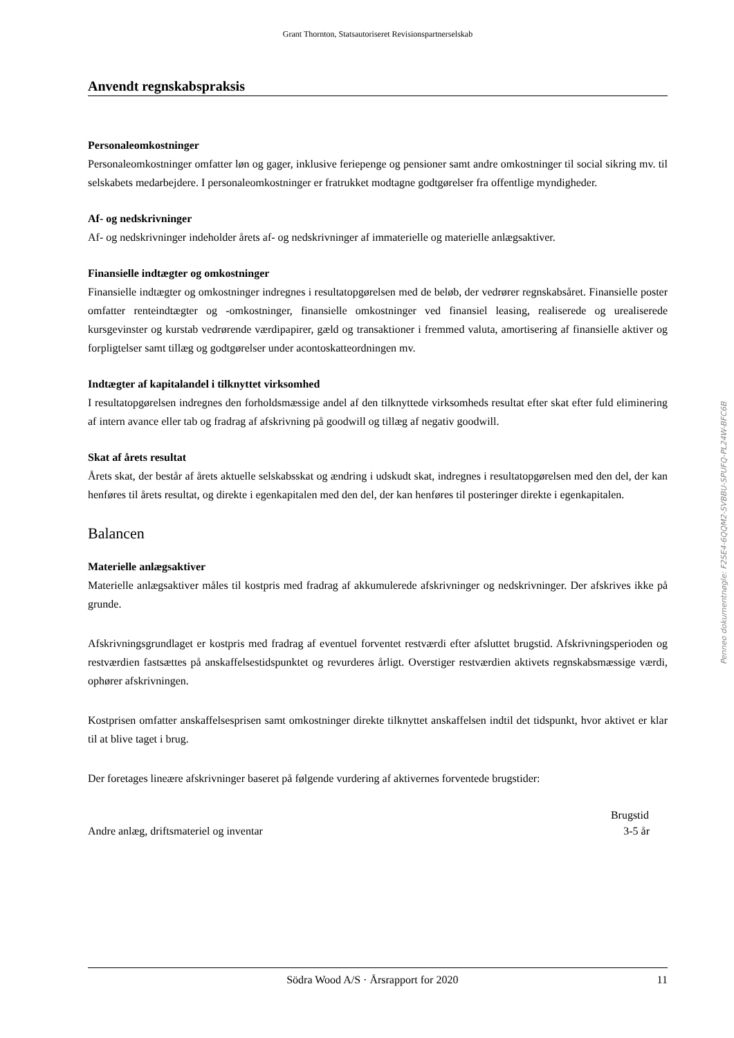Grant Thornton, Statsautoriseret Revisionspartnerselskab
Anvendt regnskabspraksis
Personaleomkostninger
Personaleomkostninger omfatter løn og gager, inklusive feriepenge og pensioner samt andre omkostninger til social sikring mv. til selskabets medarbejdere. I personaleomkostninger er fratrukket modtagne godtgørelser fra offentlige myndigheder.
Af- og nedskrivninger
Af- og nedskrivninger indeholder årets af- og nedskrivninger af immaterielle og materielle anlægsaktiver.
Finansielle indtægter og omkostninger
Finansielle indtægter og omkostninger indregnes i resultatopgørelsen med de beløb, der vedrører regnskabsåret. Finansielle poster omfatter renteindtægter og -omkostninger, finansielle omkostninger ved finansiel leasing, realiserede og urealiserede kursgevinster og kurstab vedrørende værdipapirer, gæld og transaktioner i fremmed valuta, amortisering af finansielle aktiver og forpligtelser samt tillæg og godtgørelser under acontoskatteordningen mv.
Indtægter af kapitalandel i tilknyttet virksomhed
I resultatopgørelsen indregnes den forholdsmæssige andel af den tilknyttede virksomheds resultat efter skat efter fuld eliminering af intern avance eller tab og fradrag af afskrivning på goodwill og tillæg af negativ goodwill.
Skat af årets resultat
Årets skat, der består af årets aktuelle selskabsskat og ændring i udskudt skat, indregnes i resultatopgørelsen med den del, der kan henføres til årets resultat, og direkte i egenkapitalen med den del, der kan henføres til posteringer direkte i egenkapitalen.
Balancen
Materielle anlægsaktiver
Materielle anlægsaktiver måles til kostpris med fradrag af akkumulerede afskrivninger og nedskrivninger. Der afskrives ikke på grunde.
Afskrivningsgrundlaget er kostpris med fradrag af eventuel forventet restværdi efter afsluttet brugstid. Afskrivningsperioden og restværdien fastsættes på anskaffelsestidspunktet og revurderes årligt. Overstiger restværdien aktivets regnskabsmæssige værdi, ophører afskrivningen.
Kostprisen omfatter anskaffelsesprisen samt omkostninger direkte tilknyttet anskaffelsen indtil det tidspunkt, hvor aktivet er klar til at blive taget i brug.
Der foretages lineære afskrivninger baseret på følgende vurdering af aktivernes forventede brugstider:
| | Brugstid |
| --- | --- |
| Andre anlæg, driftsmateriel og inventar | 3-5 år |
Södra Wood A/S · Årsrapport for 2020 11
Penneo dokumentnøgle: F2SE4-6QQM2-SVBBU-SPUFQ-PL24W-BFC6B